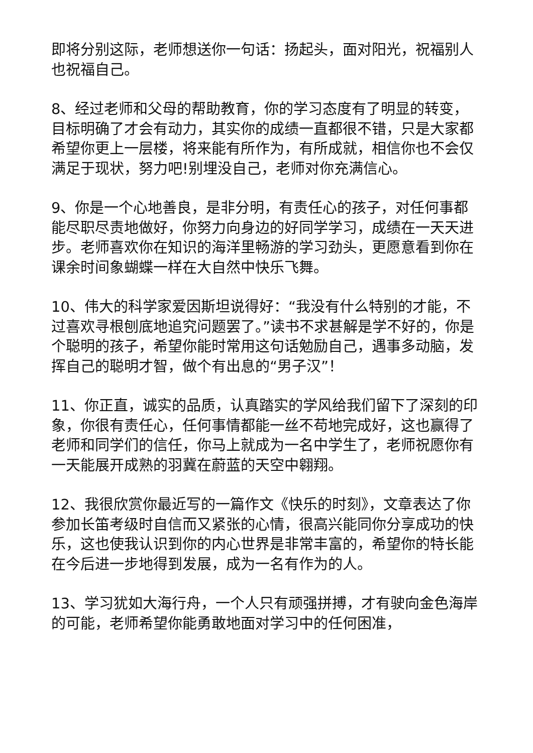即将分别这际，老师想送你一句话：扬起头，面对阳光，祝福别人也祝福自己。
8、经过老师和父母的帮助教育，你的学习态度有了明显的转变，目标明确了才会有动力，其实你的成绩一直都很不错，只是大家都希望你更上一层楼，将来能有所作为，有所成就，相信你也不会仅满足于现状，努力吧!别埋没自己，老师对你充满信心。
9、你是一个心地善良，是非分明，有责任心的孩子，对任何事都能尽职尽责地做好，你努力向身边的好同学学习，成绩在一天天进步。老师喜欢你在知识的海洋里畅游的学习劲头，更愿意看到你在课余时间象蝴蝶一样在大自然中快乐飞舞。
10、伟大的科学家爱因斯坦说得好：“我没有什么特别的才能，不过喜欢寻根刨底地追究问题罢了。”读书不求甚解是学不好的，你是个聪明的孩子，希望你能时常用这句话勉励自己，遇事多动脑，发挥自己的聪明才智，做个有出息的“男子汉”！
11、你正直，诚实的品质，认真踏实的学风给我们留下了深刻的印象，你很有责任心，任何事情都能一丝不苟地完成好，这也赢得了老师和同学们的信任，你马上就成为一名中学生了，老师祝愿你有一天能展开成熟的羽冀在蔚蓝的天空中翱翔。
12、我很欣赏你最近写的一篇作文《快乐的时刻》，文章表达了你参加长笛考级时自信而又紧张的心情，很高兴能同你分享成功的快乐，这也使我认识到你的内心世界是非常丰富的，希望你的特长能在今后进一步地得到发展，成为一名有作为的人。
13、学习犹如大海行舟，一个人只有顽强拼搏，才有驶向金色海岸的可能，老师希望你能勇敢地面对学习中的任何困准，